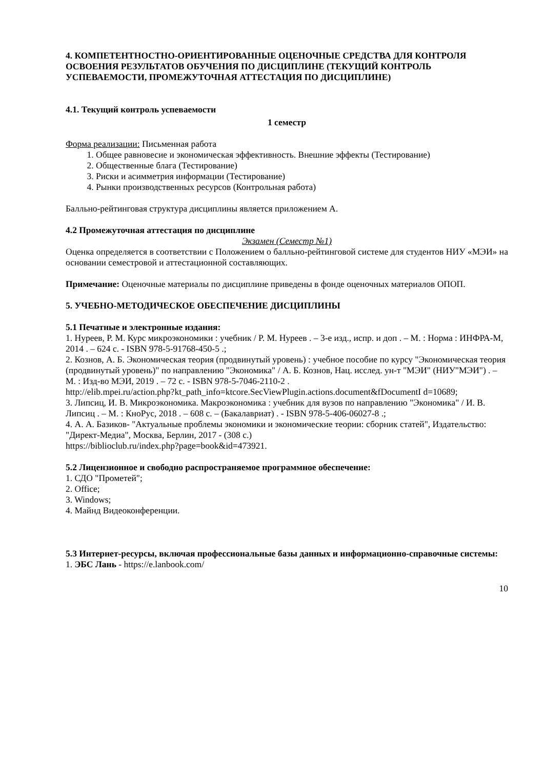4. КОМПЕТЕНТНОСТНО-ОРИЕНТИРОВАННЫЕ ОЦЕНОЧНЫЕ СРЕДСТВА ДЛЯ КОНТРОЛЯ ОСВОЕНИЯ РЕЗУЛЬТАТОВ ОБУЧЕНИЯ ПО ДИСЦИПЛИНЕ (ТЕКУЩИЙ КОНТРОЛЬ УСПЕВАЕМОСТИ, ПРОМЕЖУТОЧНАЯ АТТЕСТАЦИЯ ПО ДИСЦИПЛИНЕ)
4.1. Текущий контроль успеваемости
1 семестр
Форма реализации: Письменная работа
1. Общее равновесие и экономическая эффективность. Внешние эффекты (Тестирование)
2. Общественные блага (Тестирование)
3. Риски и асимметрия информации (Тестирование)
4. Рынки производственных ресурсов (Контрольная работа)
Балльно-рейтинговая структура дисциплины является приложением А.
4.2 Промежуточная аттестация по дисциплине
Экзамен (Семестр №1)
Оценка определяется в соответствии с Положением о балльно-рейтинговой системе для студентов НИУ «МЭИ» на основании семестровой и аттестационной составляющих.
Примечание: Оценочные материалы по дисциплине приведены в фонде оценочных материалов ОПОП.
5. УЧЕБНО-МЕТОДИЧЕСКОЕ ОБЕСПЕЧЕНИЕ ДИСЦИПЛИНЫ
5.1 Печатные и электронные издания:
1. Нуреев, Р. М. Курс микроэкономики : учебник / Р. М. Нуреев . – 3-е изд., испр. и доп . – М. : Норма : ИНФРА-М, 2014 . – 624 с. - ISBN 978-5-91768-450-5 .;
2. Кознов, А. Б. Экономическая теория (продвинутый уровень) : учебное пособие по курсу "Экономическая теория (продвинутый уровень)" по направлению "Экономика" / А. Б. Кознов, Нац. исслед. ун-т "МЭИ" (НИУ"МЭИ") . – М. : Изд-во МЭИ, 2019 . – 72 с. - ISBN 978-5-7046-2110-2 .
http://elib.mpei.ru/action.php?kt_path_info=ktcore.SecViewPlugin.actions.document&fDocumentI d=10689;
3. Липсиц, И. В. Микроэкономика. Макроэкономика : учебник для вузов по направлению "Экономика" / И. В. Липсиц . – М. : КноРус, 2018 . – 608 с. – (Бакалавриат) . - ISBN 978-5-406-06027-8 .;
4. А. А. Базиков- "Актуальные проблемы экономики и экономические теории: сборник статей", Издательство: "Директ-Медиа", Москва, Берлин, 2017 - (308 с.)
https://biblioclub.ru/index.php?page=book&id=473921.
5.2 Лицензионное и свободно распространяемое программное обеспечение:
1. СДО "Прометей";
2. Office;
3. Windows;
4. Майнд Видеоконференции.
5.3 Интернет-ресурсы, включая профессиональные базы данных и информационно-справочные системы:
1. ЭБС Лань - https://e.lanbook.com/
10